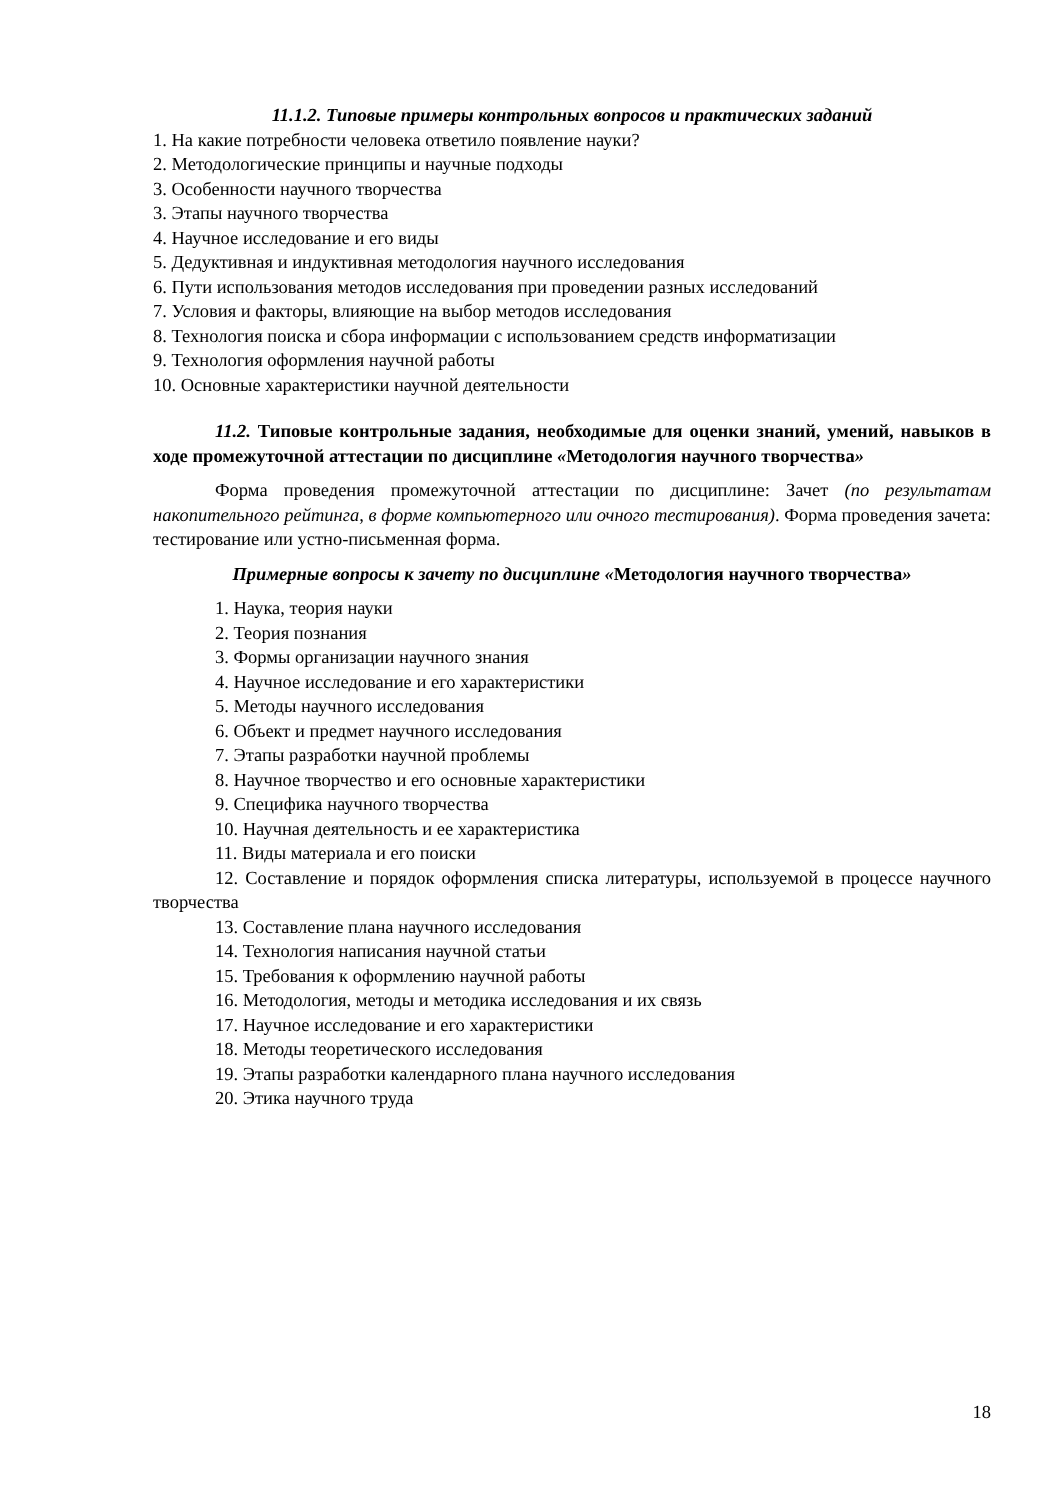11.1.2. Типовые примеры контрольных вопросов и практических заданий
1. На какие потребности человека ответило появление науки?
2. Методологические принципы и научные подходы
3. Особенности научного творчества
3. Этапы научного творчества
4. Научное исследование и его виды
5. Дедуктивная и индуктивная методология научного исследования
6. Пути использования методов исследования при проведении разных исследований
7. Условия и факторы, влияющие на выбор методов исследования
8. Технология поиска и сбора информации с использованием средств информатизации
9. Технология оформления научной работы
10. Основные характеристики научной деятельности
11.2. Типовые контрольные задания, необходимые для оценки знаний, умений, навыков в ходе промежуточной аттестации по дисциплине «Методология научного творчества»
Форма проведения промежуточной аттестации по дисциплине: Зачет (по результатам накопительного рейтинга, в форме компьютерного или очного тестирования). Форма проведения зачета: тестирование или устно-письменная форма.
Примерные вопросы к зачету по дисциплине «Методология научного творчества»
1. Наука, теория науки
2. Теория познания
3. Формы организации научного знания
4. Научное исследование и его характеристики
5. Методы научного исследования
6. Объект и предмет научного исследования
7. Этапы разработки научной проблемы
8. Научное творчество и его основные характеристики
9. Специфика научного творчества
10. Научная деятельность и ее характеристика
11. Виды материала и его поиски
12. Составление и порядок оформления списка литературы, используемой в процессе научного творчества
13. Составление плана научного исследования
14. Технология написания научной статьи
15. Требования к оформлению научной работы
16. Методология, методы и методика исследования и их связь
17. Научное исследование и его характеристики
18. Методы теоретического исследования
19. Этапы разработки календарного плана научного исследования
20. Этика научного труда
18